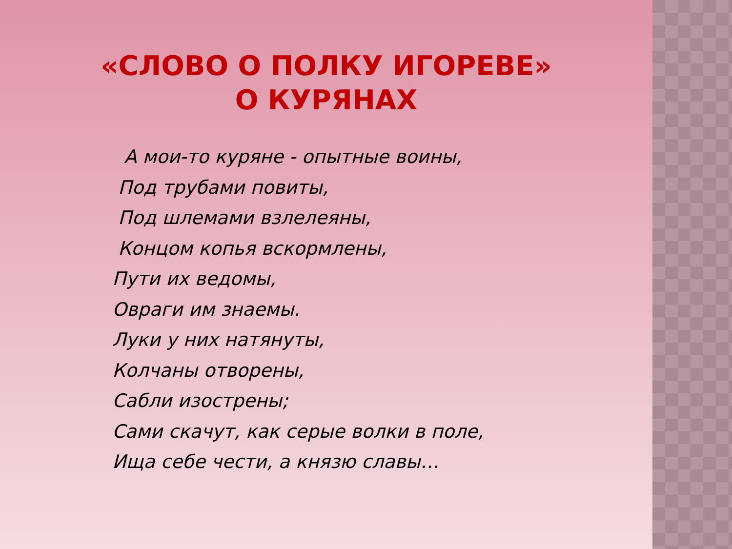«СЛОВО О ПОЛКУ ИГОРЕВЕ»
О КУРЯНАХ
А мои-то куряне - опытные воины,
Под трубами повиты,
Под шлемами взлелеяны,
Концом копья вскормлены,
Пути их ведомы,
Овраги им знаемы.
Луки у них натянуты,
Колчаны отворены,
Сабли изострены;
Сами скачут, как серые волки в поле,
Ища себе чести, а князю славы…